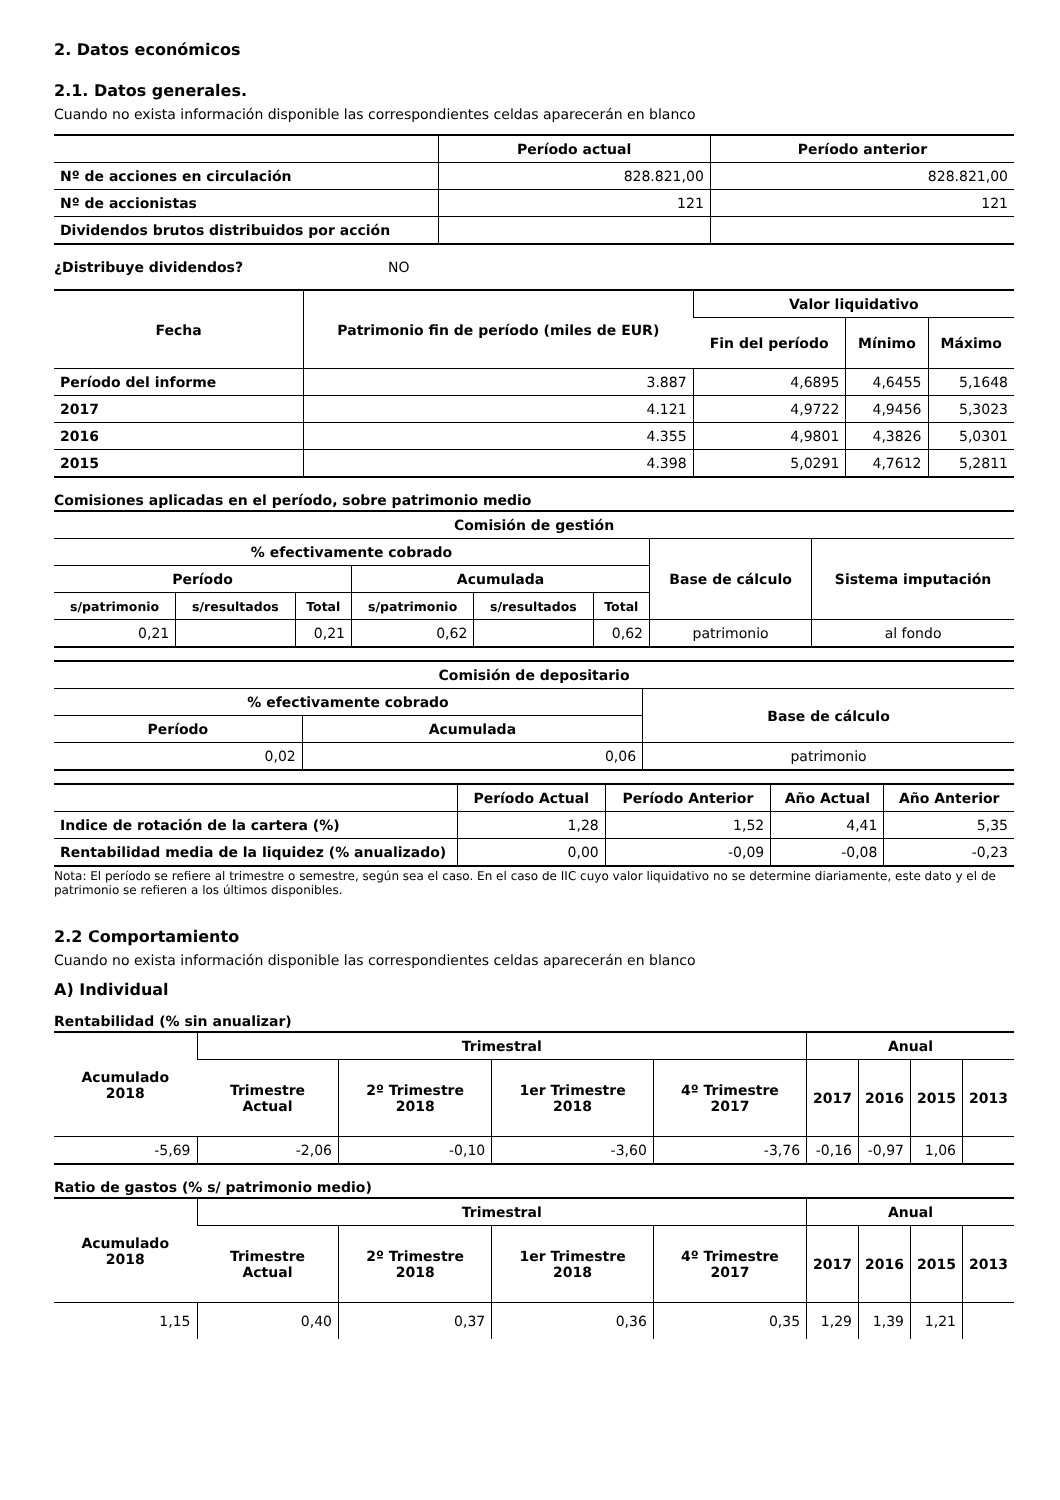2. Datos económicos
2.1. Datos generales.
Cuando no exista información disponible las correspondientes celdas aparecerán en blanco
| | Período actual | Período anterior |
| --- | --- | --- |
| Nº de acciones en circulación | 828.821,00 | 828.821,00 |
| Nº de accionistas | 121 | 121 |
| Dividendos brutos distribuidos por acción | | |
¿Distribuye dividendos? NO
| Fecha | Patrimonio fin de período (miles de EUR) | Valor liquidativo | | |
| --- | --- | --- | --- | --- |
| | | Fin del período | Mínimo | Máximo |
| Período del informe | 3.887 | 4,6895 | 4,6455 | 5,1648 |
| 2017 | 4.121 | 4,9722 | 4,9456 | 5,3023 |
| 2016 | 4.355 | 4,9801 | 4,3826 | 5,0301 |
| 2015 | 4.398 | 5,0291 | 4,7612 | 5,2811 |
Comisiones aplicadas en el período, sobre patrimonio medio
| Comisión de gestión | | | | | | | |
| --- | --- | --- | --- | --- | --- | --- | --- |
| % efectivamente cobrado | | | | | | Base de cálculo | Sistema imputación |
| Período | | | Acumulada | | | | |
| s/patrimonio | s/resultados | Total | s/patrimonio | s/resultados | Total | | |
| 0,21 | | 0,21 | 0,62 | | 0,62 | patrimonio | al fondo |
| Comisión de depositario | | |
| --- | --- | --- |
| % efectivamente cobrado | | Base de cálculo |
| Período | Acumulada | |
| 0,02 | 0,06 | patrimonio |
| | Período Actual | Período Anterior | Año Actual | Año Anterior |
| --- | --- | --- | --- | --- |
| Indice de rotación de la cartera (%) | 1,28 | 1,52 | 4,41 | 5,35 |
| Rentabilidad media de la liquidez (% anualizado) | 0,00 | -0,09 | -0,08 | -0,23 |
Nota: El período se refiere al trimestre o semestre, según sea el caso. En el caso de IIC cuyo valor liquidativo no se determine diariamente, este dato y el de patrimonio se refieren a los últimos disponibles.
2.2 Comportamiento
Cuando no exista información disponible las correspondientes celdas aparecerán en blanco
A) Individual
Rentabilidad (% sin anualizar)
| Acumulado 2018 | Trimestral | | | | Anual | | | |
| --- | --- | --- | --- | --- | --- | --- | --- | --- |
| | Trimestre Actual | 2º Trimestre 2018 | 1er Trimestre 2018 | 4º Trimestre 2017 | 2017 | 2016 | 2015 | 2013 |
| -5,69 | -2,06 | -0,10 | -3,60 | -3,76 | -0,16 | -0,97 | 1,06 | |
Ratio de gastos (% s/ patrimonio medio)
| Acumulado 2018 | Trimestral | | | | Anual | | | |
| --- | --- | --- | --- | --- | --- | --- | --- | --- |
| | Trimestre Actual | 2º Trimestre 2018 | 1er Trimestre 2018 | 4º Trimestre 2017 | 2017 | 2016 | 2015 | 2013 |
| 1,15 | 0,40 | 0,37 | 0,36 | 0,35 | 1,29 | 1,39 | 1,21 | |